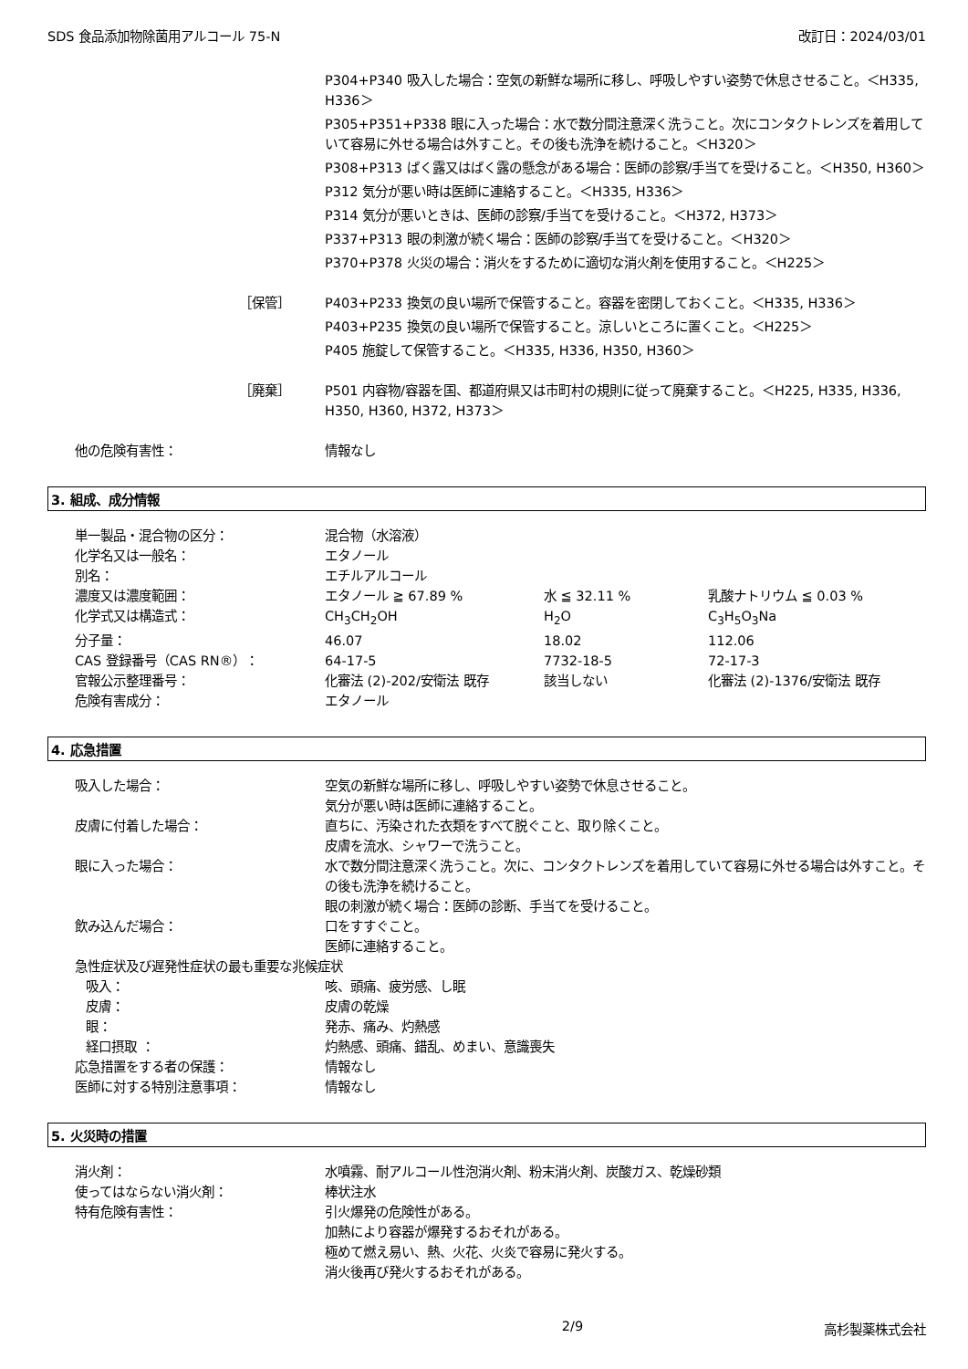SDS 食品添加物除菌用アルコール 75-N 改訂日：2024/03/01
P304+P340 吸入した場合：空気の新鮮な場所に移し、呼吸しやすい姿勢で休息させること。＜H335, H336＞
P305+P351+P338 眼に入った場合：水で数分間注意深く洗うこと。次にコンタクトレンズを着用していて容易に外せる場合は外すこと。その後も洗浄を続けること。＜H320＞
P308+P313 ばく露又はばく露の懸念がある場合：医師の診察/手当てを受けること。＜H350, H360＞
P312 気分が悪い時は医師に連絡すること。＜H335, H336＞
P314 気分が悪いときは、医師の診察/手当てを受けること。＜H372, H373＞
P337+P313 眼の刺激が続く場合：医師の診察/手当てを受けること。＜H320＞
P370+P378 火災の場合：消火をするために適切な消火剤を使用すること。＜H225＞
［保管］ P403+P233 換気の良い場所で保管すること。容器を密閉しておくこと。＜H335, H336＞
P403+P235 換気の良い場所で保管すること。涼しいところに置くこと。＜H225＞
P405 施錠して保管すること。＜H335, H336, H350, H360＞
［廃棄］ P501 内容物/容器を国、都道府県又は市町村の規則に従って廃棄すること。＜H225, H335, H336, H350, H360, H372, H373＞
他の危険有害性： 情報なし
3. 組成、成分情報
| 単一製品・混合物の区分： | 混合物（水溶液） | | |
| 化学名又は一般名： | エタノール | | |
| 別名： | エチルアルコール | | |
| 濃度又は濃度範囲： | エタノール ≧ 67.89 % | 水 ≦ 32.11 % | 乳酸ナトリウム ≦ 0.03 % |
| 化学式又は構造式： | CH<sub>3</sub>CH<sub>2</sub>OH | H<sub>2</sub>O | C<sub>3</sub>H<sub>5</sub>O<sub>3</sub>Na |
| 分子量： | 46.07 | 18.02 | 112.06 |
| CAS 登録番号（CAS RN®）： | 64-17-5 | 7732-18-5 | 72-17-3 |
| 官報公示整理番号： | 化審法 (2)-202/安衛法 既存 | 該当しない | 化審法 (2)-1376/安衛法 既存 |
| 危険有害成分： | エタノール | | |
4. 応急措置
吸入した場合： 空気の新鮮な場所に移し、呼吸しやすい姿勢で休息させること。
気分が悪い時は医師に連絡すること。
皮膚に付着した場合： 直ちに、汚染された衣類をすべて脱ぐこと、取り除くこと。
皮膚を流水、シャワーで洗うこと。
眼に入った場合： 水で数分間注意深く洗うこと。次に、コンタクトレンズを着用していて容易に外せる場合は外すこと。その後も洗浄を続けること。
眼の刺激が続く場合：医師の診断、手当てを受けること。
飲み込んだ場合： 口をすすぐこと。
医師に連絡すること。
急性症状及び遅発性症状の最も重要な兆候症状
吸入： 咳、頭痛、疲労感、し眠
皮膚： 皮膚の乾燥
眼： 発赤、痛み、灼熱感
経口摂取 ： 灼熱感、頭痛、錯乱、めまい、意識喪失
応急措置をする者の保護： 情報なし
医師に対する特別注意事項： 情報なし
5. 火災時の措置
消火剤： 水噴霧、耐アルコール性泡消火剤、粉末消火剤、炭酸ガス、乾燥砂類
使ってはならない消火剤： 棒状注水
特有危険有害性： 引火爆発の危険性がある。
加熱により容器が爆発するおそれがある。
極めて燃え易い、熱、火花、火炎で容易に発火する。
消火後再び発火するおそれがある。
2/9 高杉製薬株式会社